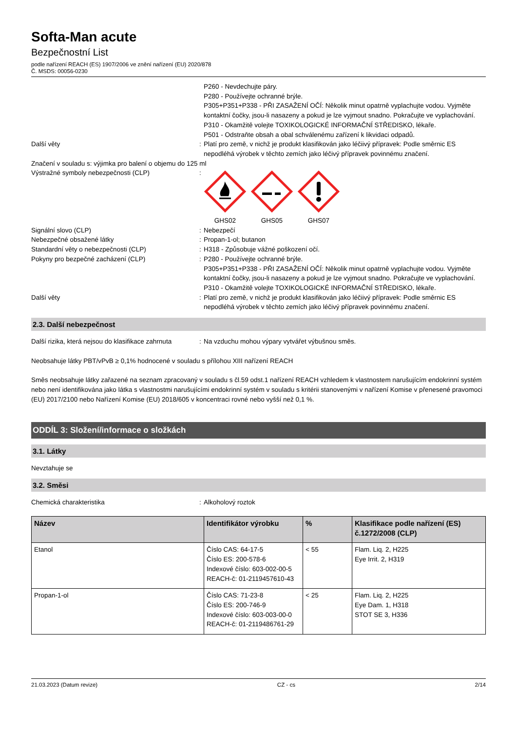Softa-Man acute
Bezpečnostní List
podle nařízení REACH (ES) 1907/2006 ve znění nařízení (EU) 2020/878
Č. MSDS: 00056-0230
P260 - Nevdechujte páry.
P280 - Používejte ochranné brýle.
P305+P351+P338 - PŘI ZASAŽENÍ OČÍ: Několik minut opatrně vyplachujte vodou. Vyjměte kontaktní čočky, jsou-li nasazeny a pokud je lze vyjmout snadno. Pokračujte ve vyplachování.
P310 - Okamžitě volejte TOXIKOLOGICKÉ INFORMAČNÍ STŘEDISKO, lékaře.
P501 - Odstraňte obsah a obal schválenému zařízení k likvidaci odpadů.
Další věty : Platí pro země, v nichž je produkt klasifikován jako léčiivý přípravek: Podle směrnic ES nepodléhá výrobek v těchto zemích jako léčivý přípravek povinnému značení.
Značení v souladu s: výjimka pro balení o objemu do 125 ml
Výstražné symboly nebezpečnosti (CLP) :
GHS02
GHS05
GHS07
Signální slovo (CLP) : Nebezpečí
Nebezpečné obsažené látky : Propan-1-ol; butanon
Standardní věty o nebezpečnosti (CLP) : H318 - Způsobuje vážné poškození očí.
Pokyny pro bezpečné zacházení (CLP) : P280 - Používejte ochranné brýle.
P305+P351+P338 - PŘI ZASAŽENÍ OČÍ: Několik minut opatrně vyplachujte vodou. Vyjměte kontaktní čočky, jsou-li nasazeny a pokud je lze vyjmout snadno. Pokračujte ve vyplachování.
P310 - Okamžitě volejte TOXIKOLOGICKÉ INFORMAČNÍ STŘEDISKO, lékaře.
Další věty : Platí pro země, v nichž je produkt klasifikován jako léčiivý přípravek: Podle směrnic ES nepodléhá výrobek v těchto zemích jako léčivý přípravek povinnému značení.
2.3. Další nebezpečnost
Další rizika, která nejsou do klasifikace zahrnuta
: Na vzduchu mohou výpary vytvářet výbušnou směs.
Neobsahuje látky PBT/vPvB ≥ 0,1% hodnocené v souladu s přílohou XIII nařízení REACH
Směs neobsahuje látky zařazené na seznam zpracovaný v souladu s čl.59 odst.1 nařízení REACH vzhledem k vlastnostem narušujícím endokrinní systém nebo není identifikována jako látka s vlastnostmi narušujícími endokrinní systém v souladu s kritérii stanovenými v nařízení Komise v přenesené pravomoci (EU) 2017/2100 nebo Nařízení Komise (EU) 2018/605 v koncentraci rovné nebo vyšší než 0,1 %.
ODDÍL 3: Složení/informace o složkách
3.1. Látky
Nevztahuje se
3.2. Směsi
Chemická charakteristika : Alkoholový roztok
| Název | Identifikátor výrobku | % | Klasifikace podle nařízení (ES) č.1272/2008 (CLP) |
| --- | --- | --- | --- |
| Etanol | Číslo CAS: 64-17-5 Číslo ES: 200-578-6 Indexové číslo: 603-002-00-5 REACH-č: 01-2119457610-43 | < 55 | Flam. Liq. 2, H225 Eye Irrit. 2, H319 |
| Propan-1-ol | Číslo CAS: 71-23-8 Číslo ES: 200-746-9 Indexové číslo: 603-003-00-0 REACH-č: 01-2119486761-29 | < 25 | Flam. Liq. 2, H225 Eye Dam. 1, H318 STOT SE 3, H336 |
21.03.2023 (Datum revize) CZ - cs 2/14